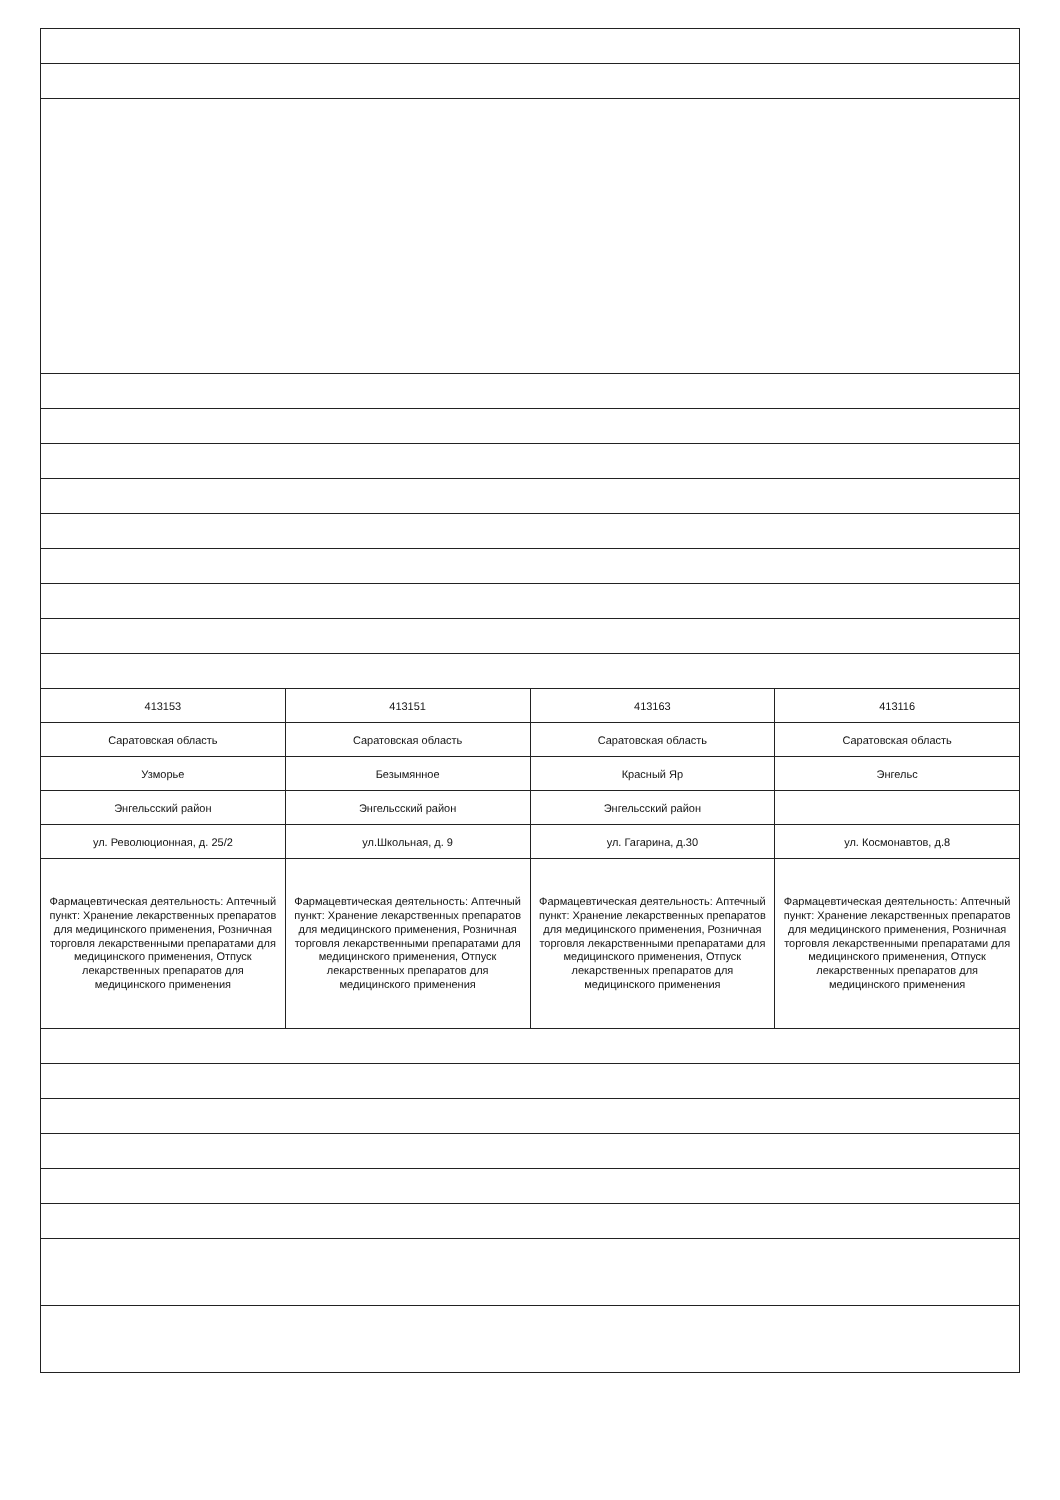| 413153 | 413151 | 413163 | 413116 |
| Саратовская область | Саратовская область | Саратовская область | Саратовская область |
| Узморье | Безымянное | Красный Яр | Энгельс |
| Энгельсский район | Энгельсский район | Энгельсский район | |
| ул. Революционная, д. 25/2 | ул.Школьная, д. 9 | ул. Гагарина, д.30 | ул. Космонавтов, д.8 |
| Фармацевтическая деятельность: Аптечный пункт: Хранение лекарственных препаратов для медицинского применения, Розничная торговля лекарственными препаратами для медицинского применения, Отпуск лекарственных препаратов для медицинского применения | Фармацевтическая деятельность: Аптечный пункт: Хранение лекарственных препаратов для медицинского применения, Розничная торговля лекарственными препаратами для медицинского применения, Отпуск лекарственных препаратов для медицинского применения | Фармацевтическая деятельность: Аптечный пункт: Хранение лекарственных препаратов для медицинского применения, Розничная торговля лекарственными препаратами для медицинского применения, Отпуск лекарственных препаратов для медицинского применения | Фармацевтическая деятельность: Аптечный пункт: Хранение лекарственных препаратов для медицинского применения, Розничная торговля лекарственными препаратами для медицинского применения, Отпуск лекарственных препаратов для медицинского применения |